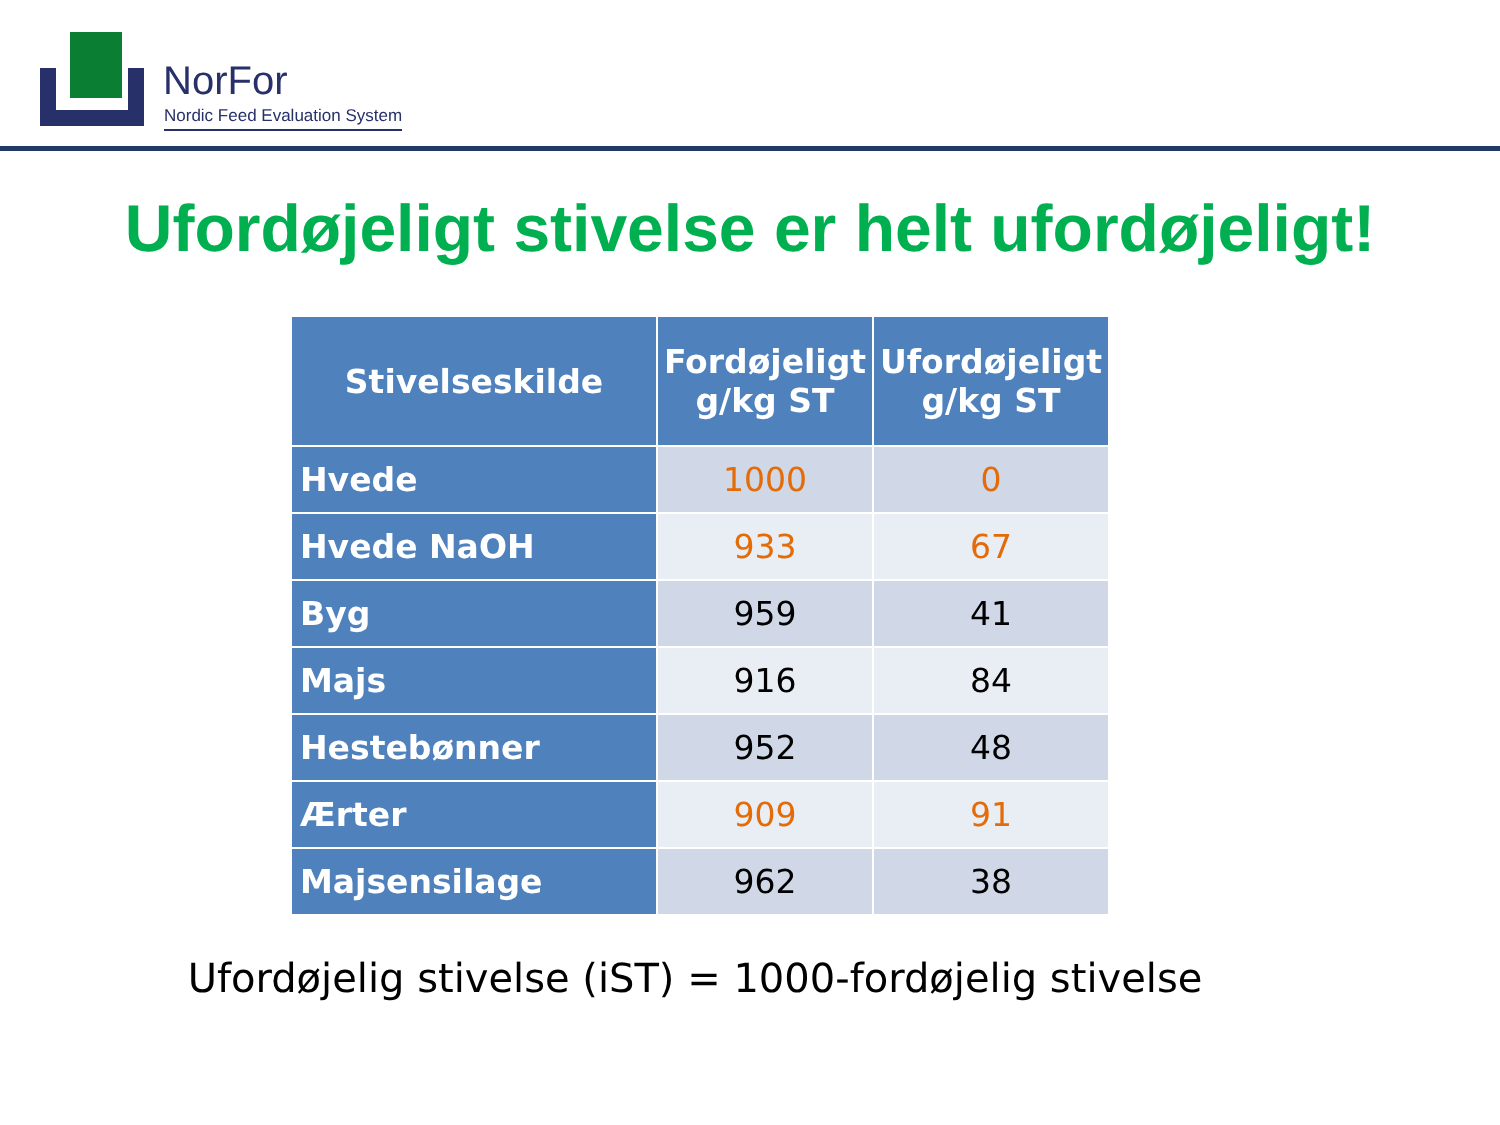NorFor
Nordic Feed Evaluation System
Ufordøjeligt stivelse er helt ufordøjeligt!
| Stivelseskilde | Fordøjeligt g/kg ST | Ufordøjeligt g/kg ST |
| --- | --- | --- |
| Hvede | 1000 | 0 |
| Hvede NaOH | 933 | 67 |
| Byg | 959 | 41 |
| Majs | 916 | 84 |
| Hestebønner | 952 | 48 |
| Ærter | 909 | 91 |
| Majsensilage | 962 | 38 |
Ufordøjelig stivelse (iST) = 1000-fordøjelig stivelse